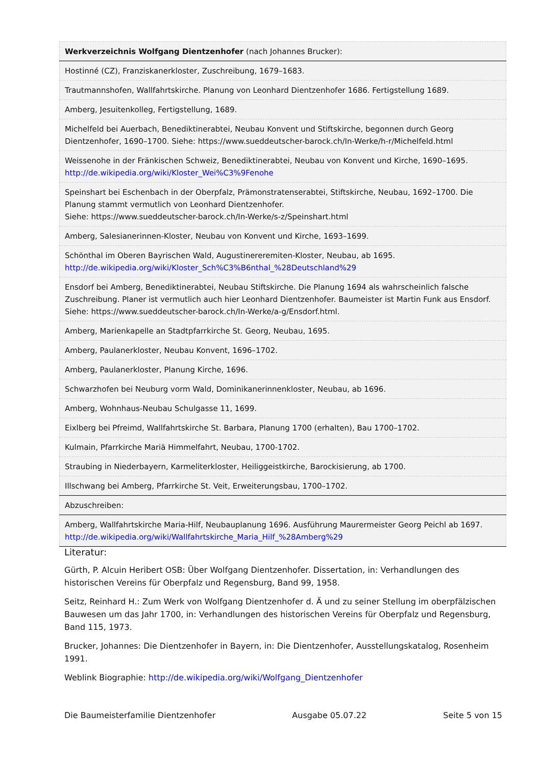| Werkverzeichnis Wolfgang Dientzenhofer (nach Johannes Brucker): |
| Hostinné (CZ), Franziskanerkloster, Zuschreibung, 1679–1683. |
| Trautmannshofen, Wallfahrtskirche. Planung von Leonhard Dientzenhofer 1686. Fertigstellung 1689. |
| Amberg, Jesuitenkolleg, Fertigstellung, 1689. |
| Michelfeld bei Auerbach, Benediktinerabtei, Neubau Konvent und Stiftskirche, begonnen durch Georg Dientzenhofer, 1690–1700. Siehe: https://www.sueddeutscher-barock.ch/In-Werke/h-r/Michelfeld.html |
| Weissenohe in der Fränkischen Schweiz, Benediktinerabtei, Neubau von Konvent und Kirche, 1690–1695. http://de.wikipedia.org/wiki/Kloster_Wei%C3%9Fenohe |
| Speinshart bei Eschenbach in der Oberpfalz, Prämonstratenserabtei, Stiftskirche, Neubau, 1692–1700. Die Planung stammt vermutlich von Leonhard Dientzenhofer. Siehe: https://www.sueddeutscher-barock.ch/In-Werke/s-z/Speinshart.html |
| Amberg, Salesianerinnen-Kloster, Neubau von Konvent und Kirche, 1693–1699. |
| Schönthal im Oberen Bayrischen Wald, Augustinereremiten-Kloster, Neubau, ab 1695. http://de.wikipedia.org/wiki/Kloster_Sch%C3%B6nthal_%28Deutschland%29 |
| Ensdorf bei Amberg, Benediktinerabtei, Neubau Stiftskirche. Die Planung 1694 als wahrscheinlich falsche Zuschreibung. Planer ist vermutlich auch hier Leonhard Dientzenhofer. Baumeister ist Martin Funk aus Ensdorf. Siehe: https://www.sueddeutscher-barock.ch/In-Werke/a-g/Ensdorf.html. |
| Amberg, Marienkapelle an Stadtpfarrkirche St. Georg, Neubau, 1695. |
| Amberg, Paulanerkloster, Neubau Konvent, 1696–1702. |
| Amberg, Paulanerkloster, Planung Kirche, 1696. |
| Schwarzhofen bei Neuburg vorm Wald, Dominikanerinnenkloster, Neubau, ab 1696. |
| Amberg, Wohnhaus-Neubau Schulgasse 11, 1699. |
| Eixlberg bei Pfreimd, Wallfahrtskirche St. Barbara, Planung 1700 (erhalten), Bau 1700–1702. |
| Kulmain, Pfarrkirche Mariä Himmelfahrt, Neubau, 1700-1702. |
| Straubing in Niederbayern, Karmeliterkloster, Heiliggeistkirche, Barockisierung, ab 1700. |
| Illschwang bei Amberg, Pfarrkirche St. Veit, Erweiterungsbau, 1700–1702. |
| Abzuschreiben: |
| Amberg, Wallfahrtskirche Maria-Hilf, Neubauplanung 1696. Ausführung Maurermeister Georg Peichl ab 1697. http://de.wikipedia.org/wiki/Wallfahrtskirche_Maria_Hilf_%28Amberg%29 |
Literatur:
Gürth, P. Alcuin Heribert OSB: Über Wolfgang Dientzenhofer. Dissertation, in: Verhandlungen des historischen Vereins für Oberpfalz und Regensburg, Band 99, 1958.
Seitz, Reinhard H.: Zum Werk von Wolfgang Dientzenhofer d. Ä und zu seiner Stellung im oberpfälzischen Bauwesen um das Jahr 1700, in: Verhandlungen des historischen Vereins für Oberpfalz und Regensburg, Band 115, 1973.
Brucker, Johannes: Die Dientzenhofer in Bayern, in: Die Dientzenhofer, Ausstellungskatalog, Rosenheim 1991.
Weblink Biographie: http://de.wikipedia.org/wiki/Wolfgang_Dientzenhofer
Die Baumeisterfamilie Dientzenhofer Ausgabe 05.07.22 Seite 5 von 15